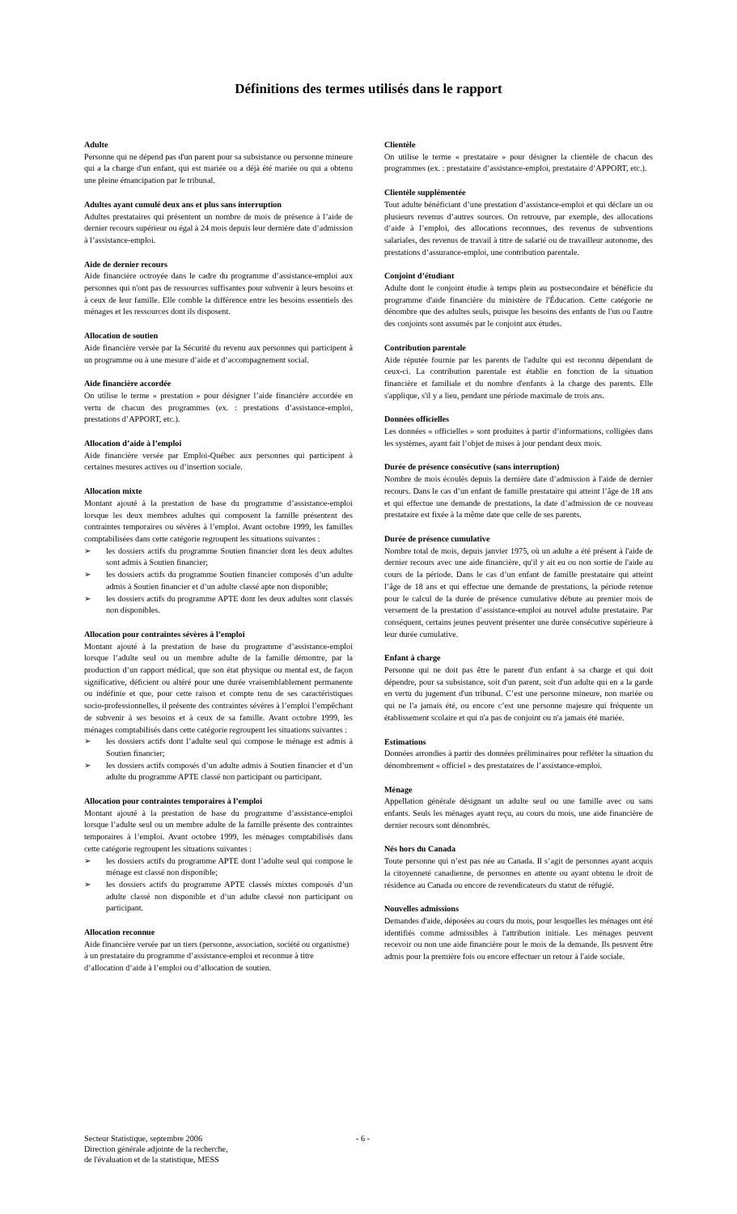Définitions des termes utilisés dans le rapport
Adulte
Personne qui ne dépend pas d'un parent pour sa subsistance ou personne mineure qui a la charge d'un enfant, qui est mariée ou a déjà été mariée ou qui a obtenu une pleine émancipation par le tribunal.
Adultes ayant cumulé deux ans et plus sans interruption
Adultes prestataires qui présentent un nombre de mois de présence à l’aide de dernier recours supérieur ou égal à 24 mois depuis leur dernière date d’admission à l’assistance-emploi.
Aide de dernier recours
Aide financière octroyée dans le cadre du programme d’assistance-emploi aux personnes qui n'ont pas de ressources suffisantes pour subvenir à leurs besoins et à ceux de leur famille. Elle comble la différence entre les besoins essentiels des ménages et les ressources dont ils disposent.
Allocation de soutien
Aide financière versée par la Sécurité du revenu aux personnes qui participent à un programme ou à une mesure d’aide et d’accompagnement social.
Aide financière accordée
On utilise le terme « prestation » pour désigner l’aide financière accordée en vertu de chacun des programmes (ex. : prestations d’assistance-emploi, prestations d’APPORT, etc.).
Allocation d’aide à l’emploi
Aide financière versée par Emploi-Québec aux personnes qui participent à certaines mesures actives ou d’insertion sociale.
Allocation mixte
Montant ajouté à la prestation de base du programme d’assistance-emploi lorsque les deux membres adultes qui composent la famille présentent des contraintes temporaires ou sévères à l’emploi. Avant octobre 1999, les familles comptabilisées dans cette catégorie regroupent les situations suivantes :
➢ les dossiers actifs du programme Soutien financier dont les deux adultes sont admis à Soutien financier;
➢ les dossiers actifs du programme Soutien financier composés d’un adulte admis à Soutien financier et d’un adulte classé apte non disponible;
➢ les dossiers actifs du programme APTE dont les deux adultes sont classés non disponibles.
Allocation pour contraintes sévères à l’emploi
Montant ajouté à la prestation de base du programme d’assistance-emploi lorsque l’adulte seul ou un membre adulte de la famille démontre, par la production d’un rapport médical, que son état physique ou mental est, de façon significative, déficient ou altéré pour une durée vraisemblablement permanente ou indéfinie et que, pour cette raison et compte tenu de ses caractéristiques socio-professionnelles, il présente des contraintes sévères à l’emploi l’empêchant de subvenir à ses besoins et à ceux de sa famille. Avant octobre 1999, les ménages comptabilisés dans cette catégorie regroupent les situations suivantes :
➢ les dossiers actifs dont l’adulte seul qui compose le ménage est admis à Soutien financier;
➢ les dossiers actifs composés d’un adulte admis à Soutien financier et d’un adulte du programme APTE classé non participant ou participant.
Allocation pour contraintes temporaires à l’emploi
Montant ajouté à la prestation de base du programme d’assistance-emploi lorsque l’adulte seul ou un membre adulte de la famille présente des contraintes temporaires à l’emploi. Avant octobre 1999, les ménages comptabilisés dans cette catégorie regroupent les situations suivantes :
➢ les dossiers actifs du programme APTE dont l’adulte seul qui compose le ménage est classé non disponible;
➢ les dossiers actifs du programme APTE classés mixtes composés d’un adulte classé non disponible et d’un adulte classé non participant ou participant.
Allocation reconnue
Aide financière versée par un tiers (personne, association, société ou organisme) à un prestataire du programme d’assistance-emploi et reconnue à titre d’allocation d’aide à l’emploi ou d’allocation de soutien.
Clientèle
On utilise le terme « prestataire » pour désigner la clientèle de chacun des programmes (ex. : prestataire d’assistance-emploi, prestataire d’APPORT, etc.).
Clientèle supplémentée
Tout adulte bénéficiant d’une prestation d’assistance-emploi et qui déclare un ou plusieurs revenus d’autres sources. On retrouve, par exemple, des allocations d’aide à l’emploi, des allocations reconnues, des revenus de subventions salariales, des revenus de travail à titre de salarié ou de travailleur autonome, des prestations d’assurance-emploi, une contribution parentale.
Conjoint d’étudiant
Adulte dont le conjoint étudie à temps plein au postsecondaire et bénéficie du programme d'aide financière du ministère de l'Éducation. Cette catégorie ne dénombre que des adultes seuls, puisque les besoins des enfants de l'un ou l'autre des conjoints sont assumés par le conjoint aux études.
Contribution parentale
Aide réputée fournie par les parents de l'adulte qui est reconnu dépendant de ceux-ci. La contribution parentale est établie en fonction de la situation financière et familiale et du nombre d'enfants à la charge des parents. Elle s'applique, s'il y a lieu, pendant une période maximale de trois ans.
Données officielles
Les données « officielles » sont produites à partir d’informations, colligées dans les systèmes, ayant fait l’objet de mises à jour pendant deux mois.
Durée de présence consécutive (sans interruption)
Nombre de mois écoulés depuis la dernière date d’admission à l'aide de dernier recours. Dans le cas d’un enfant de famille prestataire qui atteint l’âge de 18 ans et qui effectue une demande de prestations, la date d’admission de ce nouveau prestataire est fixée à la même date que celle de ses parents.
Durée de présence cumulative
Nombre total de mois, depuis janvier 1975, où un adulte a été présent à l'aide de dernier recours avec une aide financière, qu'il y ait eu ou non sortie de l'aide au cours de la période. Dans le cas d’un enfant de famille prestataire qui atteint l’âge de 18 ans et qui effectue une demande de prestations, la période retenue pour le calcul de la durée de présence cumulative débute au premier mois de versement de la prestation d’assistance-emploi au nouvel adulte prestataire. Par conséquent, certains jeunes peuvent présenter une durée consécutive supérieure à leur durée cumulative.
Enfant à charge
Personne qui ne doit pas être le parent d'un enfant à sa charge et qui doit dépendre, pour sa subsistance, soit d'un parent, soit d'un adulte qui en a la garde en vertu du jugement d'un tribunal. C’est une personne mineure, non mariée ou qui ne l'a jamais été, ou encore c’est une personne majeure qui fréquente un établissement scolaire et qui n'a pas de conjoint ou n'a jamais été mariée.
Estimations
Données arrondies à partir des données préliminaires pour refléter la situation du dénombrement « officiel » des prestataires de l’assistance-emploi.
Ménage
Appellation générale désignant un adulte seul ou une famille avec ou sans enfants. Seuls les ménages ayant reçu, au cours du mois, une aide financière de dernier recours sont dénombrés.
Nés hors du Canada
Toute personne qui n’est pas née au Canada. Il s’agit de personnes ayant acquis la citoyenneté canadienne, de personnes en attente ou ayant obtenu le droit de résidence au Canada ou encore de revendicateurs du statut de réfugié.
Nouvelles admissions
Demandes d'aide, déposées au cours du mois, pour lesquelles les ménages ont été identifiés comme admissibles à l'attribution initiale. Les ménages peuvent recevoir ou non une aide financière pour le mois de la demande. Ils peuvent être admis pour la première fois ou encore effectuer un retour à l'aide sociale.
Secteur Statistique, septembre 2006
Direction générale adjointe de la recherche,
de l'évaluation et de la statistique, MESS
- 6 -